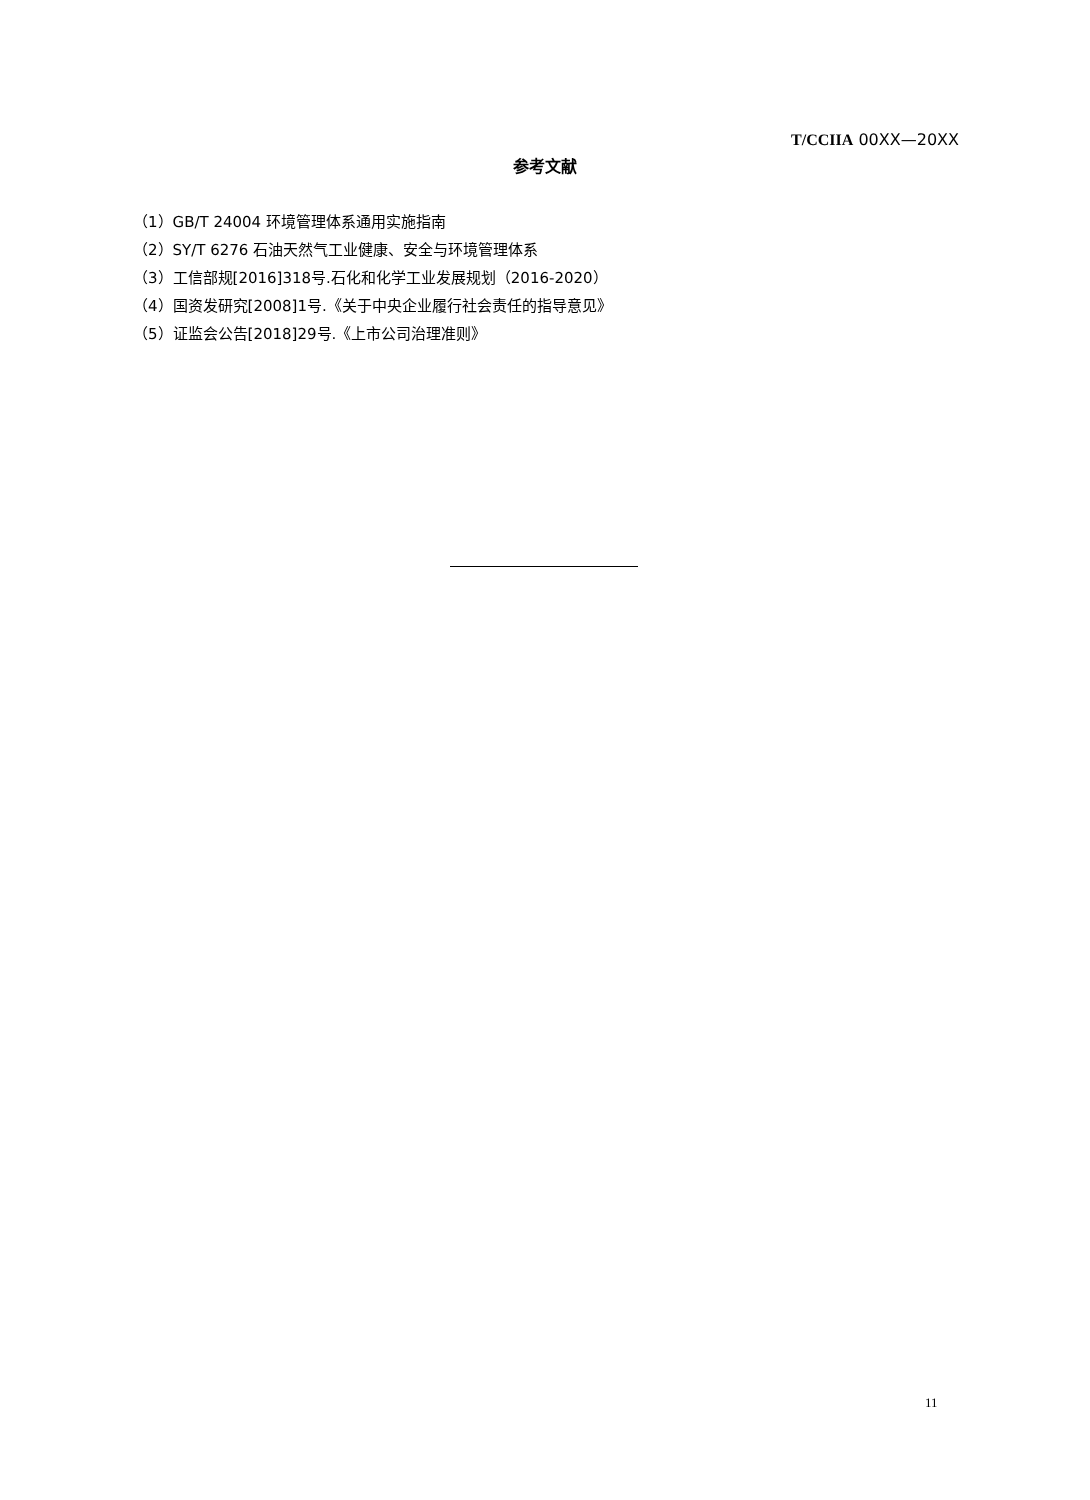T/CCIIA 00XX—20XX
参考文献
（1）GB/T 24004 环境管理体系通用实施指南
（2）SY/T 6276 石油天然气工业健康、安全与环境管理体系
（3）工信部规[2016]318号.石化和化学工业发展规划（2016-2020）
（4）国资发研究[2008]1号.《关于中央企业履行社会责任的指导意见》
（5）证监会公告[2018]29号.《上市公司治理准则》
11